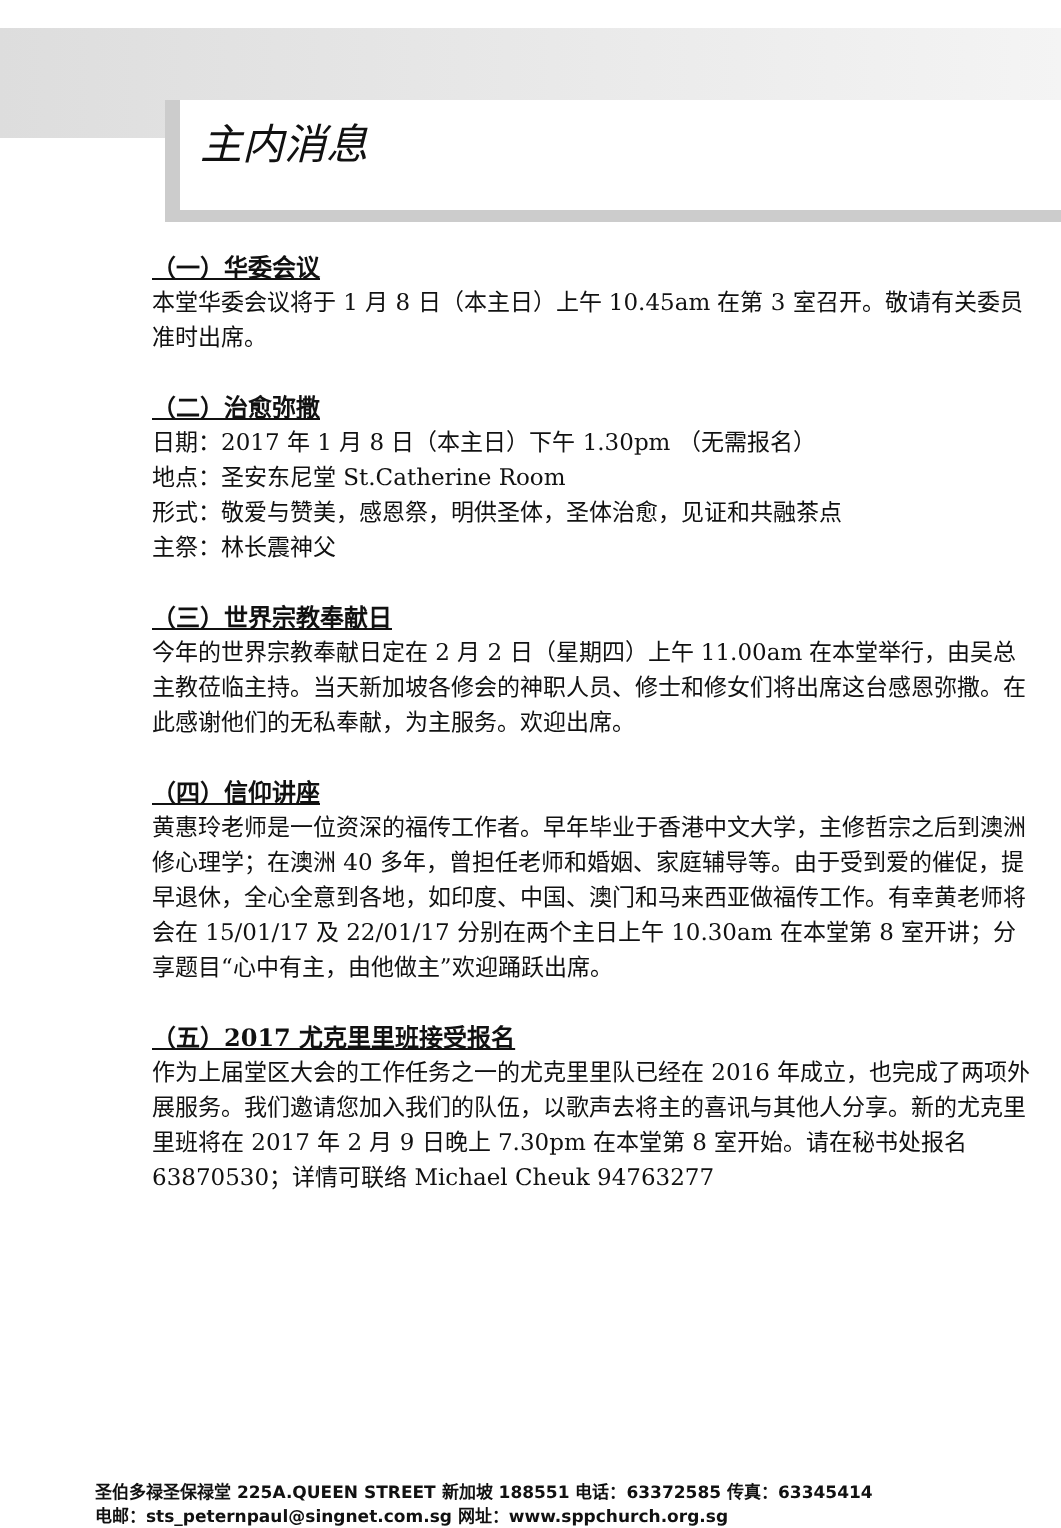主内消息
（一）华委会议
本堂华委会议将于 1 月 8 日（本主日）上午 10.45am 在第 3 室召开。敬请有关委员准时出席。
（二）治愈弥撒
日期：2017 年 1 月 8 日（本主日）下午 1.30pm （无需报名）
地点：圣安东尼堂 St.Catherine Room
形式：敬爱与赞美，感恩祭，明供圣体，圣体治愈，见证和共融茶点
主祭：林长震神父
（三）世界宗教奉献日
今年的世界宗教奉献日定在 2 月 2 日（星期四）上午 11.00am 在本堂举行，由吴总主教莅临主持。当天新加坡各修会的神职人员、修士和修女们将出席这台感恩弥撒。在此感谢他们的无私奉献，为主服务。欢迎出席。
（四）信仰讲座
黄惠玲老师是一位资深的福传工作者。早年毕业于香港中文大学，主修哲宗之后到澳洲修心理学；在澳洲 40 多年，曾担任老师和婚姻、家庭辅导等。由于受到爱的催促，提早退休，全心全意到各地，如印度、中国、澳门和马来西亚做福传工作。有幸黄老师将会在 15/01/17 及 22/01/17 分别在两个主日上午 10.30am 在本堂第 8 室开讲；分享题目“心中有主，由他做主”欢迎踊跃出席。
（五）2017 尤克里里班接受报名
作为上届堂区大会的工作任务之一的尤克里里队已经在 2016 年成立，也完成了两项外展服务。我们邀请您加入我们的队伍，以歌声去将主的喜讯与其他人分享。新的尤克里里班将在 2017 年 2 月 9 日晚上 7.30pm 在本堂第 8 室开始。请在秘书处报名 63870530；详情可联络 Michael Cheuk 94763277
圣伯多禄圣保禄堂 225A.QUEEN STREET 新加坡 188551 电话：63372585 传真：63345414
电邮：sts_peternpaul@singnet.com.sg 网址：www.sppchurch.org.sg